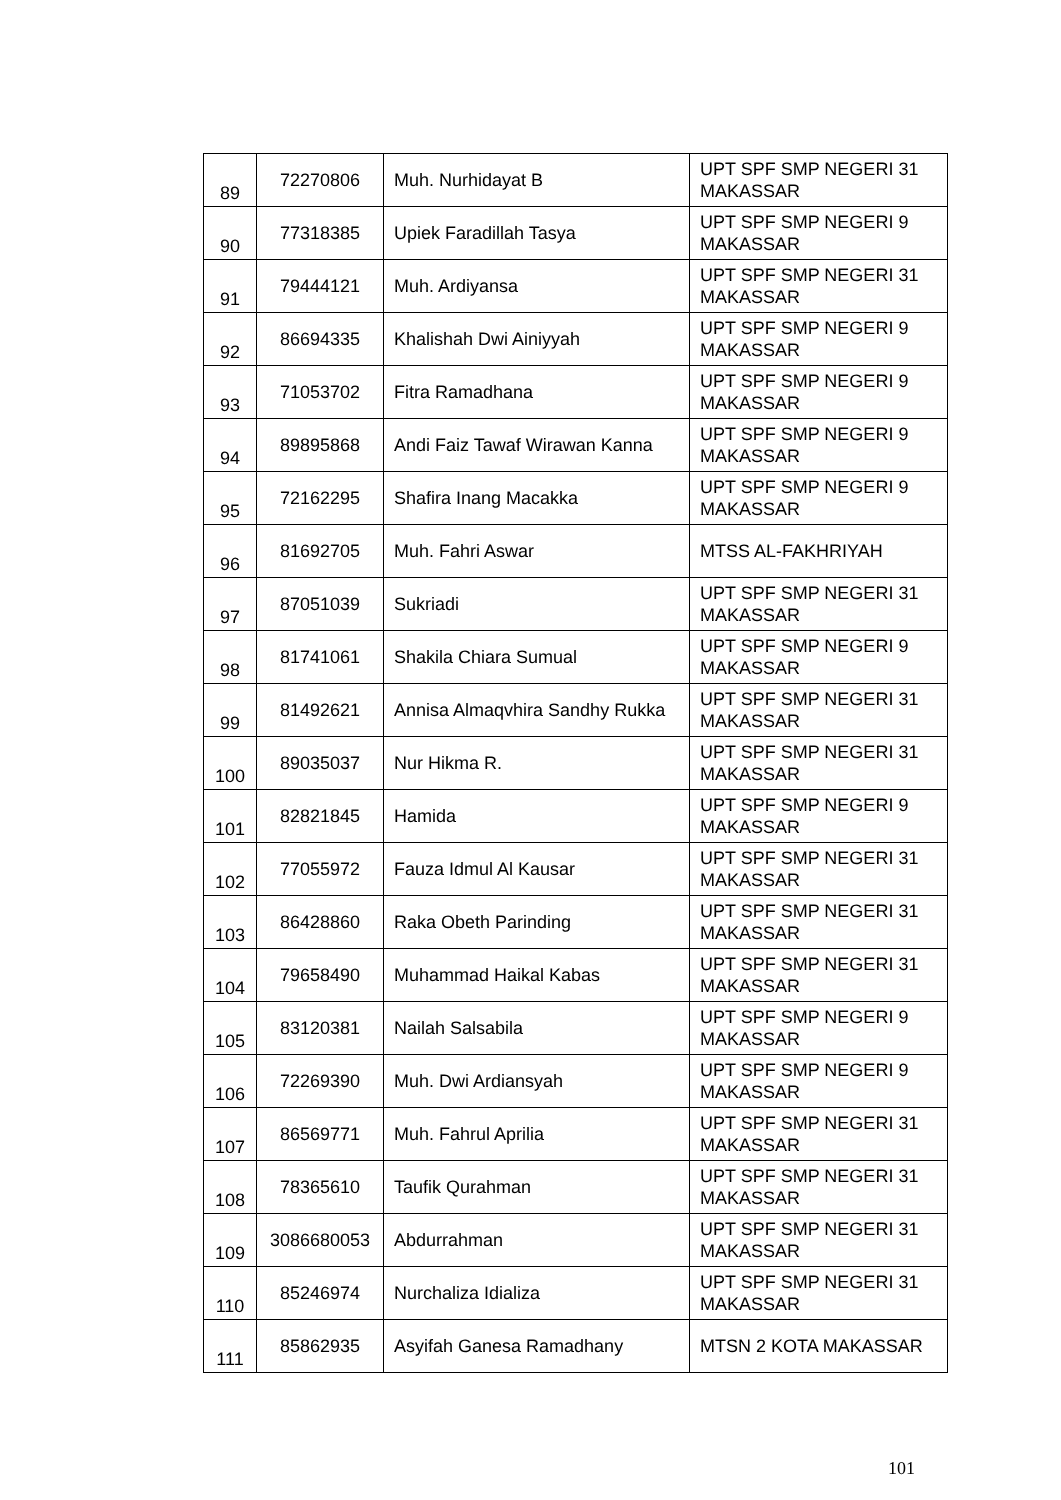| 89 | 72270806 | Muh. Nurhidayat B | UPT SPF SMP NEGERI 31 MAKASSAR |
| 90 | 77318385 | Upiek Faradillah Tasya | UPT SPF SMP NEGERI 9 MAKASSAR |
| 91 | 79444121 | Muh. Ardiyansa | UPT SPF SMP NEGERI 31 MAKASSAR |
| 92 | 86694335 | Khalishah Dwi Ainiyyah | UPT SPF SMP NEGERI 9 MAKASSAR |
| 93 | 71053702 | Fitra Ramadhana | UPT SPF SMP NEGERI 9 MAKASSAR |
| 94 | 89895868 | Andi Faiz Tawaf Wirawan Kanna | UPT SPF SMP NEGERI 9 MAKASSAR |
| 95 | 72162295 | Shafira Inang Macakka | UPT SPF SMP NEGERI 9 MAKASSAR |
| 96 | 81692705 | Muh. Fahri Aswar | MTSS AL-FAKHRIYAH |
| 97 | 87051039 | Sukriadi | UPT SPF SMP NEGERI 31 MAKASSAR |
| 98 | 81741061 | Shakila Chiara Sumual | UPT SPF SMP NEGERI 9 MAKASSAR |
| 99 | 81492621 | Annisa Almaqvhira Sandhy Rukka | UPT SPF SMP NEGERI 31 MAKASSAR |
| 100 | 89035037 | Nur Hikma R. | UPT SPF SMP NEGERI 31 MAKASSAR |
| 101 | 82821845 | Hamida | UPT SPF SMP NEGERI 9 MAKASSAR |
| 102 | 77055972 | Fauza Idmul Al Kausar | UPT SPF SMP NEGERI 31 MAKASSAR |
| 103 | 86428860 | Raka Obeth Parinding | UPT SPF SMP NEGERI 31 MAKASSAR |
| 104 | 79658490 | Muhammad Haikal Kabas | UPT SPF SMP NEGERI 31 MAKASSAR |
| 105 | 83120381 | Nailah Salsabila | UPT SPF SMP NEGERI 9 MAKASSAR |
| 106 | 72269390 | Muh. Dwi Ardiansyah | UPT SPF SMP NEGERI 9 MAKASSAR |
| 107 | 86569771 | Muh. Fahrul Aprilia | UPT SPF SMP NEGERI 31 MAKASSAR |
| 108 | 78365610 | Taufik Qurahman | UPT SPF SMP NEGERI 31 MAKASSAR |
| 109 | 3086680053 | Abdurrahman | UPT SPF SMP NEGERI 31 MAKASSAR |
| 110 | 85246974 | Nurchaliza Idializa | UPT SPF SMP NEGERI 31 MAKASSAR |
| 111 | 85862935 | Asyifah Ganesa Ramadhany | MTSN 2 KOTA MAKASSAR |
101